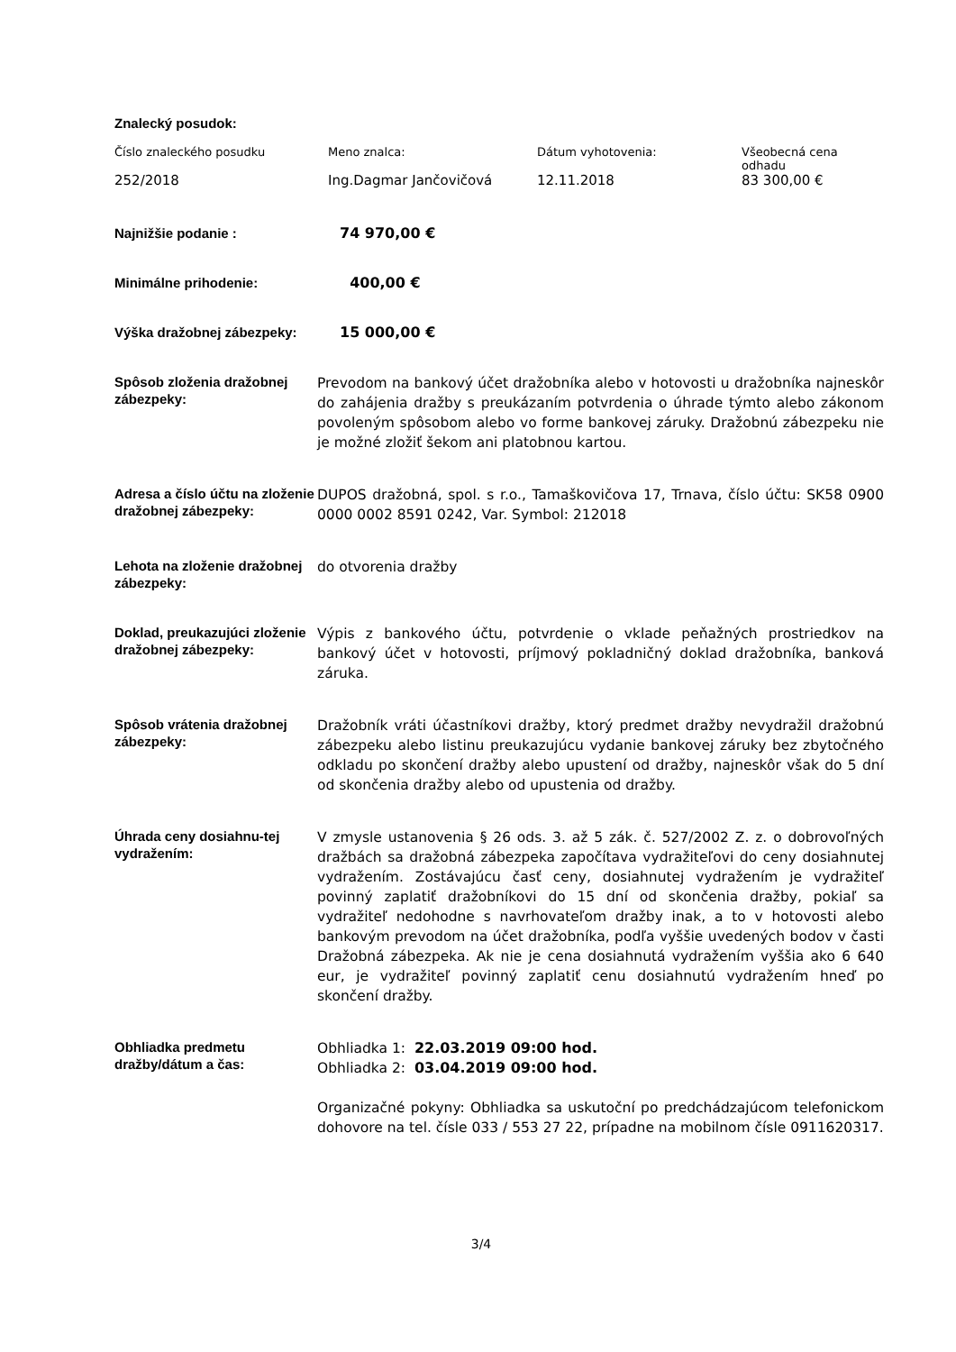Znalecký posudok:
| Číslo znaleckého posudku | Meno znalca: | Dátum vyhotovenia: | Všeobecná cena odhadu |
| 252/2018 | Ing.Dagmar Jančovičová | 12.11.2018 | 83 300,00 € |
| Najnižšie podanie : | 74 970,00 € |
| Minimálne prihodenie: | 400,00 € |
| Výška dražobnej zábezpeky: | 15 000,00 € |
| Spôsob zloženia dražobnej zábezpeky: | Prevodom na bankový účet dražobníka alebo v hotovosti u dražobníka najneskôr do zahájenia dražby s preukázaním potvrdenia o úhrade týmto alebo zákonom povoleným spôsobom alebo vo forme bankovej záruky. Dražobnú zábezpeku nie je možné zložiť šekom ani platobnou kartou. |
| Adresa a číslo účtu na zloženie dražobnej zábezpeky: | DUPOS dražobná, spol. s r.o., Tamaškovičova 17, Trnava, číslo účtu: SK58 0900 0000 0002 8591 0242, Var. Symbol: 212018 |
| Lehota na zloženie dražobnej zábezpeky: | do otvorenia dražby |
| Doklad, preukazujúci zloženie dražobnej zábezpeky: | Výpis z bankového účtu, potvrdenie o vklade peňažných prostriedkov na bankový účet v hotovosti, príjmový pokladničný doklad dražobníka, banková záruka. |
| Spôsob vrátenia dražobnej zábezpeky: | Dražobník vráti účastníkovi dražby, ktorý predmet dražby nevydražil dražobnú zábezpeku alebo listinu preukazujúcu vydanie bankovej záruky bez zbytočného odkladu po skončení dražby alebo upustení od dražby, najneskôr však do 5 dní od skončenia dražby alebo od upustenia od dražby. |
| Úhrada ceny dosiahnu-tej vydražením: | V zmysle ustanovenia § 26 ods. 3. až 5 zák. č. 527/2002 Z. z. o dobrovoľných dražbách sa dražobná zábezpeka započítava vydražiteľovi do ceny dosiahnutej vydražením. Zostávajúcu časť ceny, dosiahnutej vydražením je vydražiteľ povinný zaplatiť dražobníkovi do 15 dní od skončenia dražby, pokiaľ sa vydražiteľ nedohodne s navrhovateľom dražby inak, a to v hotovosti alebo bankovým prevodom na účet dražobníka, podľa vyššie uvedených bodov v časti Dražobná zábezpeka. Ak nie je cena dosiahnutá vydražením vyššia ako 6 640 eur, je vydražiteľ povinný zaplatiť cenu dosiahnutú vydražením hneď po skončení dražby. |
| Obhliadka predmetu dražby/dátum a čas: | Obhliadka 1: 22.03.2019 09:00 hod. Obhliadka 2: 03.04.2019 09:00 hod. Organizačné pokyny: Obhliadka sa uskutoční po predchádzajúcom telefonickom dohovore na tel. čísle 033 / 553 27 22, prípadne na mobilnom čísle 0911620317. |
3/4